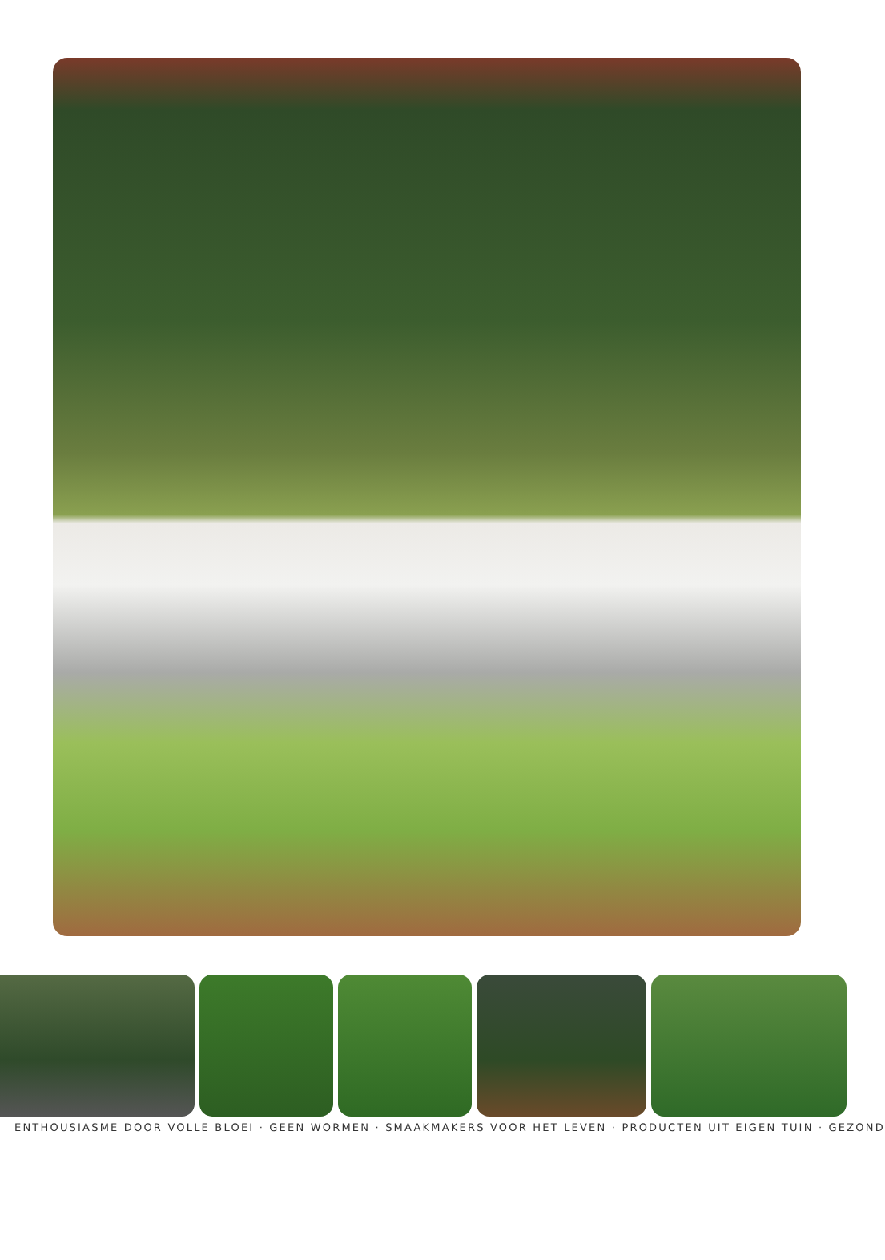ENTHOUSIASME DOOR VOLLE BLOEI · GEEN WORMEN · SMAAKMAKERS VOOR HET LEVEN · PRODUCTEN UIT EIGEN TUIN · GEZOND